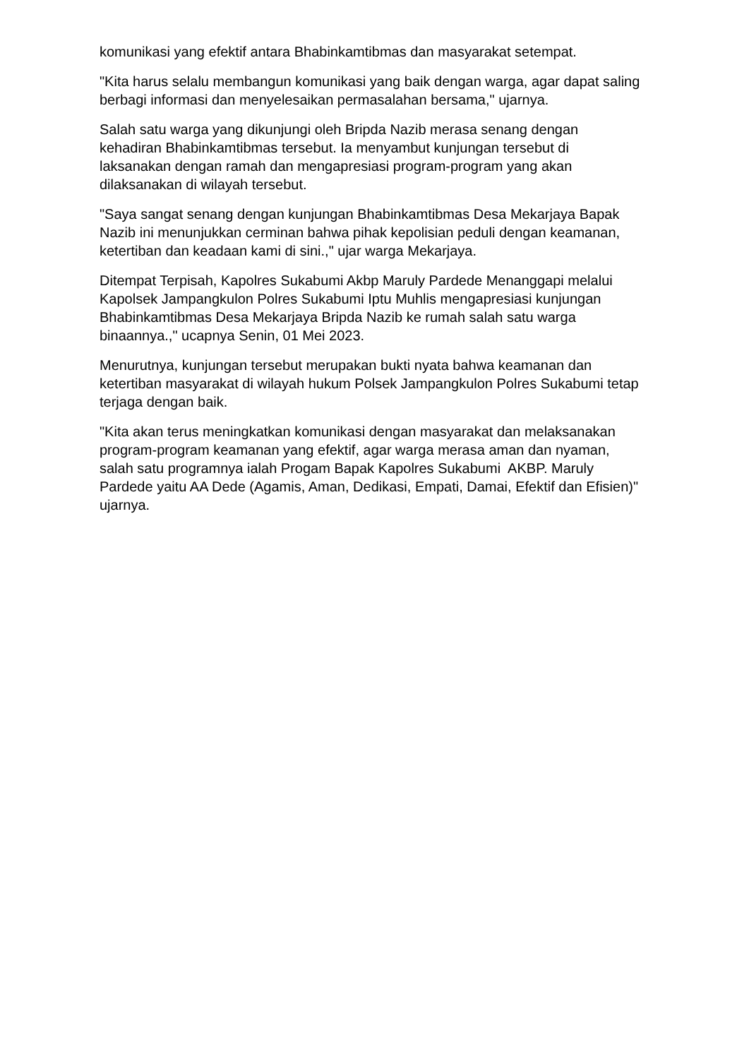komunikasi yang efektif antara Bhabinkamtibmas dan masyarakat setempat.
"Kita harus selalu membangun komunikasi yang baik dengan warga, agar dapat saling berbagi informasi dan menyelesaikan permasalahan bersama," ujarnya.
Salah satu warga yang dikunjungi oleh Bripda Nazib merasa senang dengan kehadiran Bhabinkamtibmas tersebut. Ia menyambut kunjungan tersebut di laksanakan dengan ramah dan mengapresiasi program-program yang akan dilaksanakan di wilayah tersebut.
"Saya sangat senang dengan kunjungan Bhabinkamtibmas Desa Mekarjaya Bapak Nazib ini menunjukkan cerminan bahwa pihak kepolisian peduli dengan keamanan, ketertiban dan keadaan kami di sini.," ujar warga Mekarjaya.
Ditempat Terpisah, Kapolres Sukabumi Akbp Maruly Pardede Menanggapi melalui Kapolsek Jampangkulon Polres Sukabumi Iptu Muhlis mengapresiasi kunjungan Bhabinkamtibmas Desa Mekarjaya Bripda Nazib ke rumah salah satu warga binaannya.," ucapnya Senin, 01 Mei 2023.
Menurutnya, kunjungan tersebut merupakan bukti nyata bahwa keamanan dan ketertiban masyarakat di wilayah hukum Polsek Jampangkulon Polres Sukabumi tetap terjaga dengan baik.
"Kita akan terus meningkatkan komunikasi dengan masyarakat dan melaksanakan program-program keamanan yang efektif, agar warga merasa aman dan nyaman, salah satu programnya ialah Progam Bapak Kapolres Sukabumi AKBP. Maruly Pardede yaitu AA Dede (Agamis, Aman, Dedikasi, Empati, Damai, Efektif dan Efisien)" ujarnya.